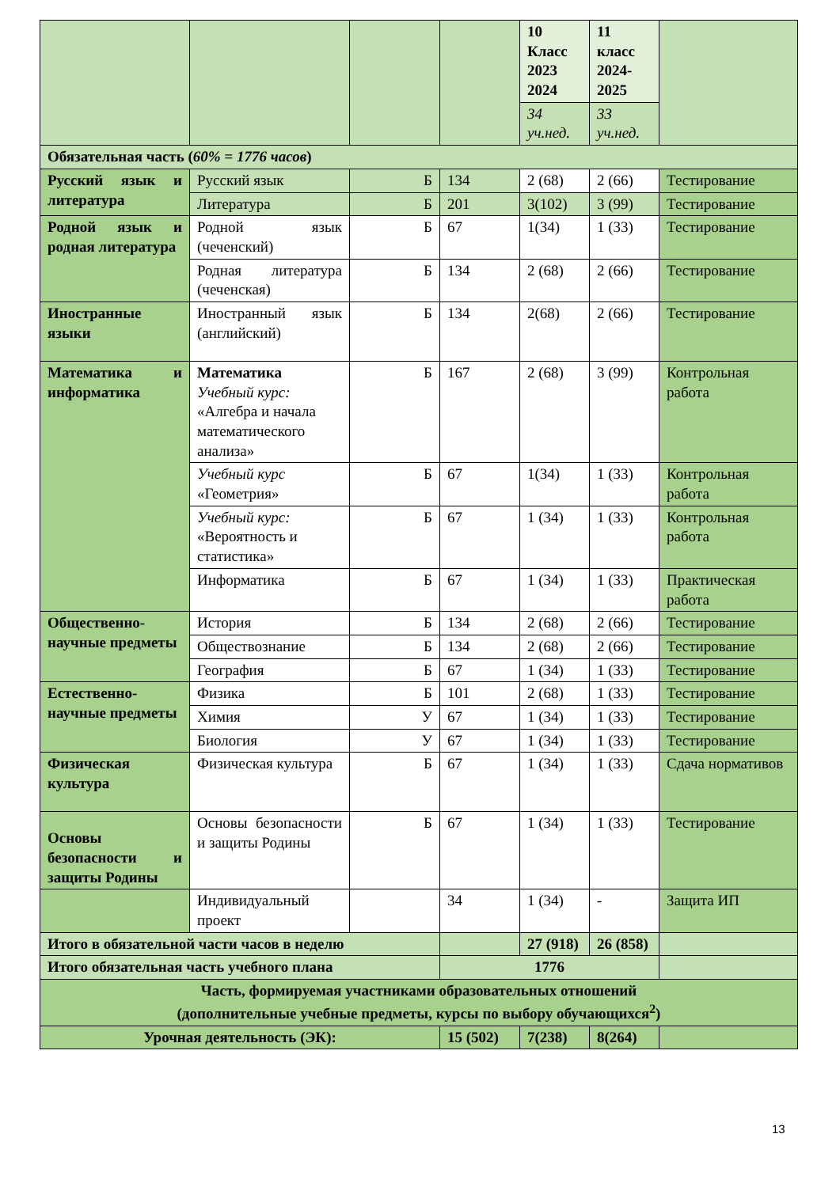| | | | | 10 Класс 2023 2024 | 11 класс 2024-2025 | |
| | | | | 34 уч.нед. | 33 уч.нед. | |
| Обязательная часть ( 60% = 1776 часов ) | | | | | | |
| Русский язык и литература | Русский язык | Б | 134 | 2 (68) | 2 (66) | Тестирование |
| | Литература | Б | 201 | 3(102) | 3 (99) | Тестирование |
| Родной язык и родная литература | Родной язык (чеченский) | Б | 67 | 1(34) | 1 (33) | Тестирование |
| | Родная литература (чеченская) | Б | 134 | 2 (68) | 2 (66) | Тестирование |
| Иностранные языки | Иностранный язык (английский) | Б | 134 | 2(68) | 2 (66) | Тестирование |
| Математика и информатика | Математика Учебный курс: «Алгебра и начала математического анализа» | Б | 167 | 2 (68) | 3 (99) | Контрольная работа |
| | Учебный курс «Геометрия» | Б | 67 | 1(34) | 1 (33) | Контрольная работа |
| | Учебный курс: «Вероятность и статистика» | Б | 67 | 1 (34) | 1 (33) | Контрольная работа |
| | Информатика | Б | 67 | 1 (34) | 1 (33) | Практическая работа |
| Общественно-научные предметы | История | Б | 134 | 2 (68) | 2 (66) | Тестирование |
| | Обществознание | Б | 134 | 2 (68) | 2 (66) | Тестирование |
| | География | Б | 67 | 1 (34) | 1 (33) | Тестирование |
| Естественно-научные предметы | Физика | Б | 101 | 2 (68) | 1 (33) | Тестирование |
| | Химия | У | 67 | 1 (34) | 1 (33) | Тестирование |
| | Биология | У | 67 | 1 (34) | 1 (33) | Тестирование |
| Физическая культура | Физическая культура | Б | 67 | 1 (34) | 1 (33) | Сдача нормативов |
| Основы безопасности и защиты Родины | Основы безопасности и защиты Родины | Б | 67 | 1 (34) | 1 (33) | Тестирование |
| | Индивидуальный проект | | 34 | 1 (34) | - | Защита ИП |
| Итого в обязательной части часов в неделю | | | | 27 (918) | 26 (858) | |
| Итого обязательная часть учебного плана | | | 1776 | | | |
| Часть, формируемая участниками образовательных отношений (дополнительные учебные предметы, курсы по выбору обучающихся<sup>2</sup>) | | | | | | |
| Урочная деятельность (ЭК): | | | 15 (502) | 7(238) | 8(264) | |
13